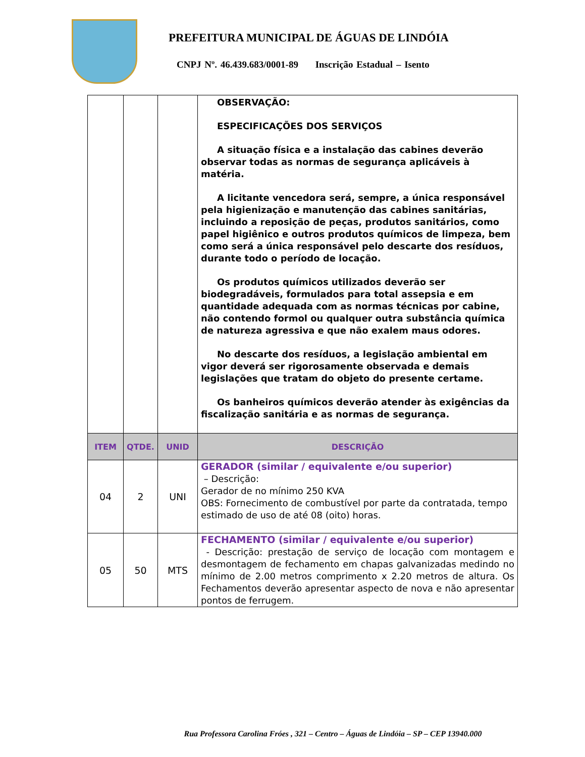PREFEITURA MUNICIPAL DE ÁGUAS DE LINDÓIA
CNPJ Nº. 46.439.683/0001-89 Inscrição Estadual – Isento
| | | | OBSERVAÇÃO: ESPECIFICAÇÕES DOS SERVIÇOS A situação física e a instalação das cabines deverão observar todas as normas de segurança aplicáveis à matéria. A licitante vencedora será, sempre, a única responsável pela higienização e manutenção das cabines sanitárias, incluindo a reposição de peças, produtos sanitários, como papel higiênico e outros produtos químicos de limpeza, bem como será a única responsável pelo descarte dos resíduos, durante todo o período de locação. Os produtos químicos utilizados deverão ser biodegradáveis, formulados para total assepsia e em quantidade adequada com as normas técnicas por cabine, não contendo formol ou qualquer outra substância química de natureza agressiva e que não exalem maus odores. No descarte dos resíduos, a legislação ambiental em vigor deverá ser rigorosamente observada e demais legislações que tratam do objeto do presente certame. Os banheiros químicos deverão atender às exigências da fiscalização sanitária e as normas de segurança. |
| ITEM | QTDE. | UNID | DESCRIÇÃO |
| 04 | 2 | UNI | GERADOR (similar / equivalente e/ou superior) – Descrição: Gerador de no mínimo 250 KVA OBS: Fornecimento de combustível por parte da contratada, tempo estimado de uso de até 08 (oito) horas. |
| 05 | 50 | MTS | FECHAMENTO (similar / equivalente e/ou superior) - Descrição: prestação de serviço de locação com montagem e desmontagem de fechamento em chapas galvanizadas medindo no mínimo de 2.00 metros comprimento x 2.20 metros de altura. Os Fechamentos deverão apresentar aspecto de nova e não apresentar pontos de ferrugem. |
Rua Professora Carolina Fróes , 321 – Centro – Águas de Lindóia – SP – CEP 13940.000